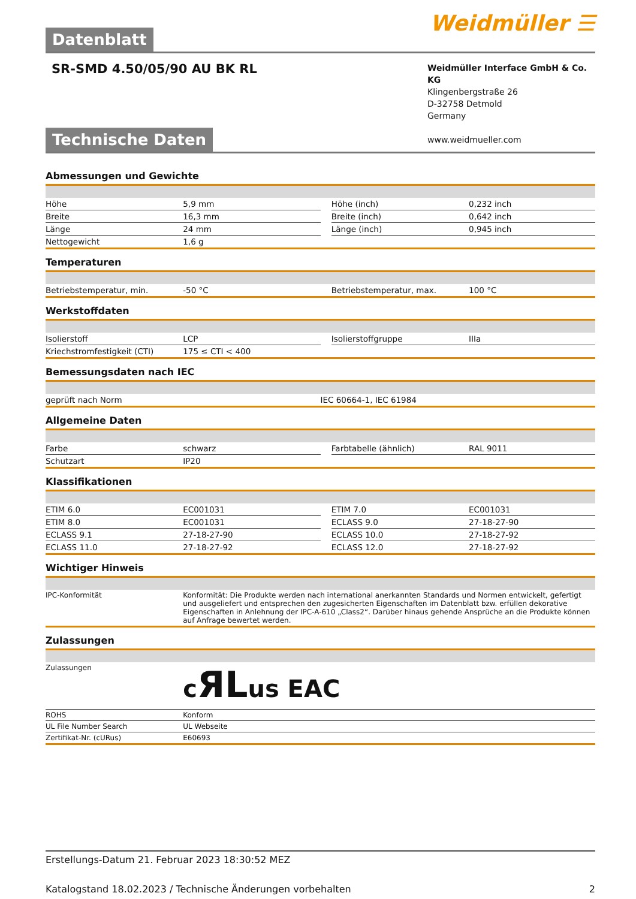Datenblatt
Weidmüller ☰
SR-SMD 4.50/05/90 AU BK RL
Weidmüller Interface GmbH & Co. KG
Klingenbergstraße 26
D-32758 Detmold
Germany
www.weidmueller.com
Technische Daten
Abmessungen und Gewichte
| Höhe | 5,9 mm | | Höhe (inch) | 0,232 inch |
| Breite | 16,3 mm | | Breite (inch) | 0,642 inch |
| Länge | 24 mm | | Länge (inch) | 0,945 inch |
| Nettogewicht | 1,6 g | | | |
Temperaturen
| Betriebstemperatur, min. | -50 °C | | Betriebstemperatur, max. | 100 °C |
Werkstoffdaten
| Isolierstoff | LCP | | Isolierstoffgruppe | IIIa |
| Kriechstromfestigkeit (CTI) | 175 ≤ CTI < 400 | | | |
Bemessungsdaten nach IEC
| geprüft nach Norm | IEC 60664-1, IEC 61984 |
Allgemeine Daten
| Farbe | schwarz | | Farbtabelle (ähnlich) | RAL 9011 |
| Schutzart | IP20 | | | |
Klassifikationen
| ETIM 6.0 | EC001031 | | ETIM 7.0 | EC001031 |
| ETIM 8.0 | EC001031 | | ECLASS 9.0 | 27-18-27-90 |
| ECLASS 9.1 | 27-18-27-90 | | ECLASS 10.0 | 27-18-27-92 |
| ECLASS 11.0 | 27-18-27-92 | | ECLASS 12.0 | 27-18-27-92 |
Wichtiger Hinweis
| IPC-Konformität | Konformität: Die Produkte werden nach international anerkannten Standards und Normen entwickelt, gefertigt und ausgeliefert und entsprechen den zugesicherten Eigenschaften im Datenblatt bzw. erfüllen dekorative Eigenschaften in Anlehnung der IPC-A-610 „Class2“. Darüber hinaus gehende Ansprüche an die Produkte können auf Anfrage bewertet werden. |
Zulassungen
| Zulassungen | c ЯL us ЕАС |
| ROHS | Konform |
| UL File Number Search | UL Webseite |
| Zertifikat-Nr. (cURus) | E60693 |
Erstellungs-Datum 21. Februar 2023 18:30:52 MEZ
Katalogstand 18.02.2023 / Technische Änderungen vorbehalten 2